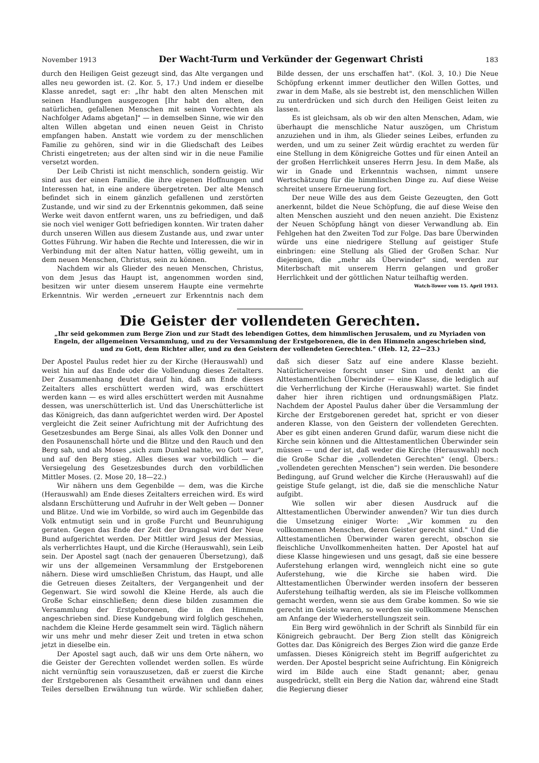November 1913 Der Wacht-Turm und Verkünder der Gegenwart Christi 183
durch den Heiligen Geist gezeugt sind, das Alte vergangen und alles neu geworden ist. (2. Kor. 5, 17.) Und indem er dieselbe Klasse anredet, sagt er: „Ihr habt den alten Menschen mit seinen Handlungen ausgezogen [Ihr habt den alten, den natürlichen, gefallenen Menschen mit seinen Vorrechten als Nachfolger Adams abgetan]" — in demselben Sinne, wie wir den alten Willen abgetan und einen neuen Geist in Christo empfangen haben. Anstatt wie vordem zu der menschlichen Familie zu gehören, sind wir in die Gliedschaft des Leibes Christi eingetreten; aus der alten sind wir in die neue Familie versetzt worden.
Der Leib Christi ist nicht menschlich, sondern geistig. Wir sind aus der einen Familie, die ihre eigenen Hoffnungen und Interessen hat, in eine andere übergetreten. Der alte Mensch befindet sich in einem gänzlich gefallenen und zerstörten Zustande, und wir sind zu der Erkenntnis gekommen, daß seine Werke weit davon entfernt waren, uns zu befriedigen, und daß sie noch viel weniger Gott befriedigen konnten. Wir traten daher durch unseren Willen aus diesem Zustande aus, und zwar unter Gottes Führung. Wir haben die Rechte und Interessen, die wir in Verbindung mit der alten Natur hatten, völlig geweiht, um in dem neuen Menschen, Christus, sein zu können.
Nachdem wir als Glieder des neuen Menschen, Christus, von dem Jesus das Haupt ist, angenommen worden sind, besitzen wir unter diesem unserem Haupte eine vermehrte Erkenntnis. Wir werden „erneuert zur Erkenntnis nach dem Bilde dessen, der uns erschaffen hat". (Kol. 3, 10.) Die Neue Schöpfung erkennt immer deutlicher den Willen Gottes, und zwar in dem Maße, als sie bestrebt ist, den menschlichen Willen zu unterdrücken und sich durch den Heiligen Geist leiten zu lassen.
Es ist gleichsam, als ob wir den alten Menschen, Adam, wie überhaupt die menschliche Natur auszögen, um Christum anzuziehen und in ihm, als Glieder seines Leibes, erfunden zu werden, und um zu seiner Zeit würdig erachtet zu werden für eine Stellung in dem Königreiche Gottes und für einen Anteil an der großen Herrlichkeit unseres Herrn Jesu. In dem Maße, als wir in Gnade und Erkenntnis wachsen, nimmt unsere Wertschätzung für die himmlischen Dinge zu. Auf diese Weise schreitet unsere Erneuerung fort.
Der neue Wille des aus dem Geiste Gezeugten, den Gott anerkennt, bildet die Neue Schöpfung, die auf diese Weise den alten Menschen auszieht und den neuen anzieht. Die Existenz der Neuen Schöpfung hängt von dieser Verwandlung ab. Ein Fehlgehen hat den Zweiten Tod zur Folge. Das bare Überwinden würde uns eine niedrigere Stellung auf geistiger Stufe einbringen: eine Stellung als Glied der Großen Schar. Nur diejenigen, die „mehr als Überwinder" sind, werden zur Miterbschaft mit unserem Herrn gelangen und großer Herrlichkeit und der göttlichen Natur teilhaftig werden.
Watch-Tower vom 15. April 1913.
Die Geister der vollendeten Gerechten.
„Ihr seid gekommen zum Berge Zion und zur Stadt des lebendigen Gottes, dem himmlischen Jerusalem, und zu Myriaden von Engeln, der allgemeinen Versammlung, und zu der Versammlung der Erstgeborenen, die in den Himmeln angeschrieben sind, und zu Gott, dem Richter aller, und zu den Geistern der vollendeten Gerechten." (Heb. 12, 22—23.)
Der Apostel Paulus redet hier zu der Kirche (Herauswahl) und weist hin auf das Ende oder die Vollendung dieses Zeitalters. Der Zusammenhang deutet darauf hin, daß am Ende dieses Zeitalters alles erschüttert werden wird, was erschüttert werden kann — es wird alles erschüttert werden mit Ausnahme dessen, was unerschütterlich ist. Und das Unerschütterliche ist das Königreich, das dann aufgerichtet werden wird. Der Apostel vergleicht die Zeit seiner Aufrichtung mit der Aufrichtung des Gesetzesbundes am Berge Sinai, als alles Volk den Donner und den Posaunenschall hörte und die Blitze und den Rauch und den Berg sah, und als Moses „sich zum Dunkel nahte, wo Gott war", und auf den Berg stieg. Alles dieses war vorbildlich — die Versiegelung des Gesetzesbundes durch den vorbildlichen Mittler Moses. (2. Mose 20, 18—22.)
Wir nähern uns dem Gegenbilde — dem, was die Kirche (Herauswahl) am Ende dieses Zeitalters erreichen wird. Es wird alsdann Erschütterung und Aufruhr in der Welt geben — Donner und Blitze. Und wie im Vorbilde, so wird auch im Gegenbilde das Volk entmutigt sein und in große Furcht und Beunruhigung geraten. Gegen das Ende der Zeit der Drangsal wird der Neue Bund aufgerichtet werden. Der Mittler wird Jesus der Messias, als verherrlichtes Haupt, und die Kirche (Herauswahl), sein Leib sein. Der Apostel sagt (nach der genaueren Übersetzung), daß wir uns der allgemeinen Versammlung der Erstgeborenen nähern. Diese wird umschließen Christum, das Haupt, und alle die Getreuen dieses Zeitalters, der Vergangenheit und der Gegenwart. Sie wird sowohl die Kleine Herde, als auch die Große Schar einschließen; denn diese bilden zusammen die Versammlung der Erstgeborenen, die in den Himmeln angeschrieben sind. Diese Kundgebung wird folglich geschehen, nachdem die Kleine Herde gesammelt sein wird. Täglich nähern wir uns mehr und mehr dieser Zeit und treten in etwa schon jetzt in dieselbe ein.
Der Apostel sagt auch, daß wir uns dem Orte nähern, wo die Geister der Gerechten vollendet werden sollen. Es würde nicht vernünftig sein vorauszusetzen, daß er zuerst die Kirche der Erstgeborenen als Gesamtheit erwähnen und dann eines Teiles derselben Erwähnung tun würde. Wir schließen daher, daß sich dieser Satz auf eine andere Klasse bezieht. Natürlicherweise forscht unser Sinn und denkt an die Alttestamentlichen Überwinder — eine Klasse, die lediglich auf die Verherrlichung der Kirche (Herauswahl) wartet. Sie findet daher hier ihren richtigen und ordnungsmäßigen Platz. Nachdem der Apostel Paulus daher über die Versammlung der Kirche der Erstgeborenen geredet hat, spricht er von dieser anderen Klasse, von den Geistern der vollendeten Gerechten. Aber es gibt einen anderen Grund dafür, warum diese nicht die Kirche sein können und die Alttestamentlichen Überwinder sein müssen — und der ist, daß weder die Kirche (Herauswahl) noch die Große Schar die „vollendeten Gerechten" (engl. Übers.: „vollendeten gerechten Menschen") sein werden. Die besondere Bedingung, auf Grund welcher die Kirche (Herauswahl) auf die geistige Stufe gelangt, ist die, daß sie die menschliche Natur aufgibt.
Wie sollen wir aber diesen Ausdruck auf die Alttestamentlichen Überwinder anwenden? Wir tun dies durch die Umsetzung einiger Worte: „Wir kommen zu den vollkommenen Menschen, deren Geister gerecht sind." Und die Alttestamentlichen Überwinder waren gerecht, obschon sie fleischliche Unvollkommenheiten hatten. Der Apostel hat auf diese Klasse hingewiesen und uns gesagt, daß sie eine bessere Auferstehung erlangen wird, wenngleich nicht eine so gute Auferstehung, wie die Kirche sie haben wird. Die Alttestamentlichen Überwinder werden insofern der besseren Auferstehung teilhaftig werden, als sie im Fleische vollkommen gemacht werden, wenn sie aus dem Grabe kommen. So wie sie gerecht im Geiste waren, so werden sie vollkommene Menschen am Anfange der Wiederherstellungszeit sein.
Ein Berg wird gewöhnlich in der Schrift als Sinnbild für ein Königreich gebraucht. Der Berg Zion stellt das Königreich Gottes dar. Das Königreich des Berges Zion wird die ganze Erde umfassen. Dieses Königreich steht im Begriff aufgerichtet zu werden. Der Apostel bespricht seine Aufrichtung. Ein Königreich wird im Bilde auch eine Stadt genannt; aber, genau ausgedrückt, stellt ein Berg die Nation dar, während eine Stadt die Regierung dieser